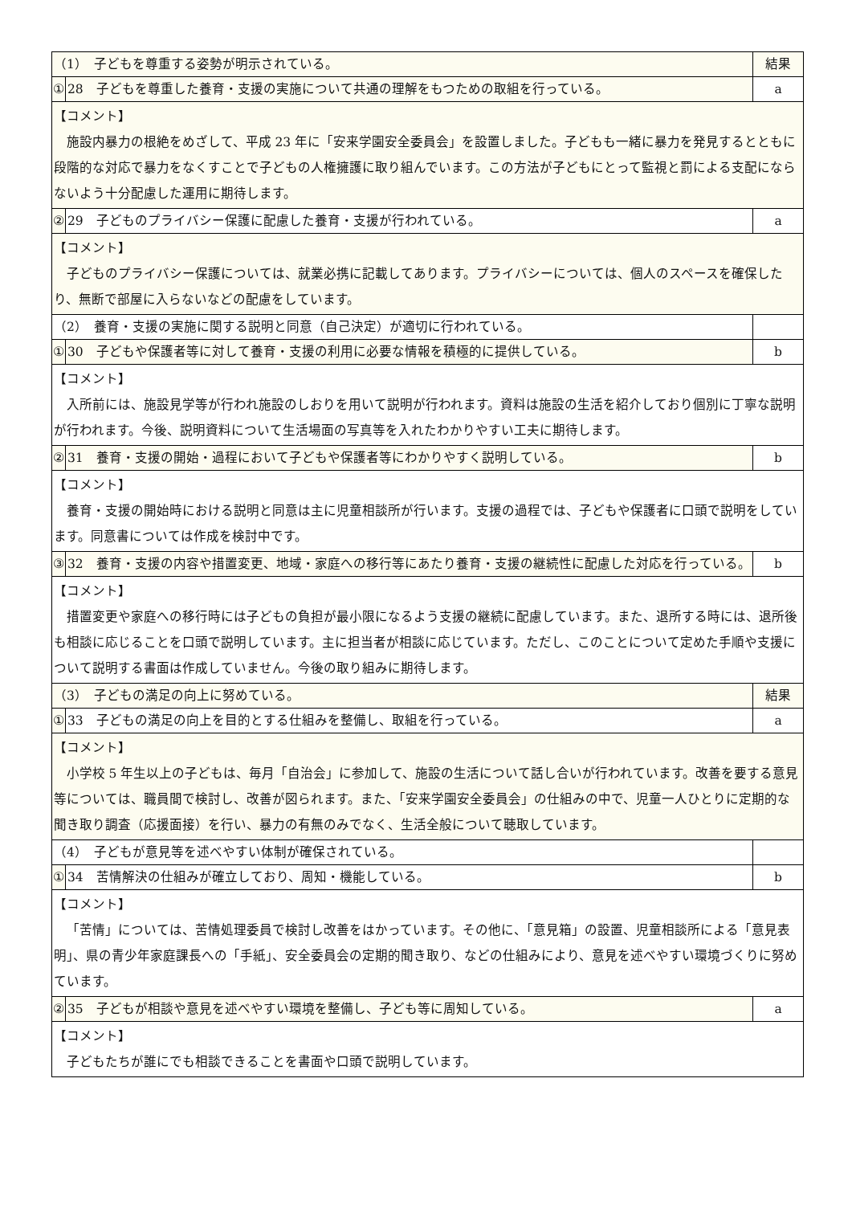| （1） 子どもを尊重する姿勢が明示されている。 | | 結果 |
| ① | 28 子どもを尊重した養育・支援の実施について共通の理解をもつための取組を行っている。 | a |
| 【コメント】 施設内暴力の根絶をめざして、平成 23 年に「安来学園安全委員会」を設置しました。子どもも一緒に暴力を発見するとともに段階的な対応で暴力をなくすことで子どもの人権擁護に取り組んでいます。この方法が子どもにとって監視と罰による支配にならないよう十分配慮した運用に期待します。 | | |
| ② | 29 子どものプライバシー保護に配慮した養育・支援が行われている。 | a |
| 【コメント】 子どものプライバシー保護については、就業必携に記載してあります。プライバシーについては、個人のスペースを確保したり、無断で部屋に入らないなどの配慮をしています。 | | |
| （2） 養育・支援の実施に関する説明と同意（自己決定）が適切に行われている。 | | |
| ① | 30 子どもや保護者等に対して養育・支援の利用に必要な情報を積極的に提供している。 | b |
| 【コメント】 入所前には、施設見学等が行われ施設のしおりを用いて説明が行われます。資料は施設の生活を紹介しており個別に丁寧な説明が行われます。今後、説明資料について生活場面の写真等を入れたわかりやすい工夫に期待します。 | | |
| ② | 31 養育・支援の開始・過程において子どもや保護者等にわかりやすく説明している。 | b |
| 【コメント】 養育・支援の開始時における説明と同意は主に児童相談所が行います。支援の過程では、子どもや保護者に口頭で説明をしています。同意書については作成を検討中です。 | | |
| ③ | 32 養育・支援の内容や措置変更、地域・家庭への移行等にあたり養育・支援の継続性に配慮した対応を行っている。 | b |
| 【コメント】 措置変更や家庭への移行時には子どもの負担が最小限になるよう支援の継続に配慮しています。また、退所する時には、退所後も相談に応じることを口頭で説明しています。主に担当者が相談に応じています。ただし、このことについて定めた手順や支援について説明する書面は作成していません。今後の取り組みに期待します。 | | |
| （3） 子どもの満足の向上に努めている。 | | 結果 |
| ① | 33 子どもの満足の向上を目的とする仕組みを整備し、取組を行っている。 | a |
| 【コメント】 小学校 5 年生以上の子どもは、毎月「自治会」に参加して、施設の生活について話し合いが行われています。改善を要する意見等については、職員間で検討し、改善が図られます。また、「安来学園安全委員会」の仕組みの中で、児童一人ひとりに定期的な聞き取り調査（応援面接）を行い、暴力の有無のみでなく、生活全般について聴取しています。 | | |
| （4） 子どもが意見等を述べやすい体制が確保されている。 | | |
| ① | 34 苦情解決の仕組みが確立しており、周知・機能している。 | b |
| 【コメント】 「苦情」については、苦情処理委員で検討し改善をはかっています。その他に、「意見箱」の設置、児童相談所による「意見表明」、県の青少年家庭課長への「手紙」、安全委員会の定期的聞き取り、などの仕組みにより、意見を述べやすい環境づくりに努めています。 | | |
| ② | 35 子どもが相談や意見を述べやすい環境を整備し、子ども等に周知している。 | a |
| 【コメント】 子どもたちが誰にでも相談できることを書面や口頭で説明しています。 | | |